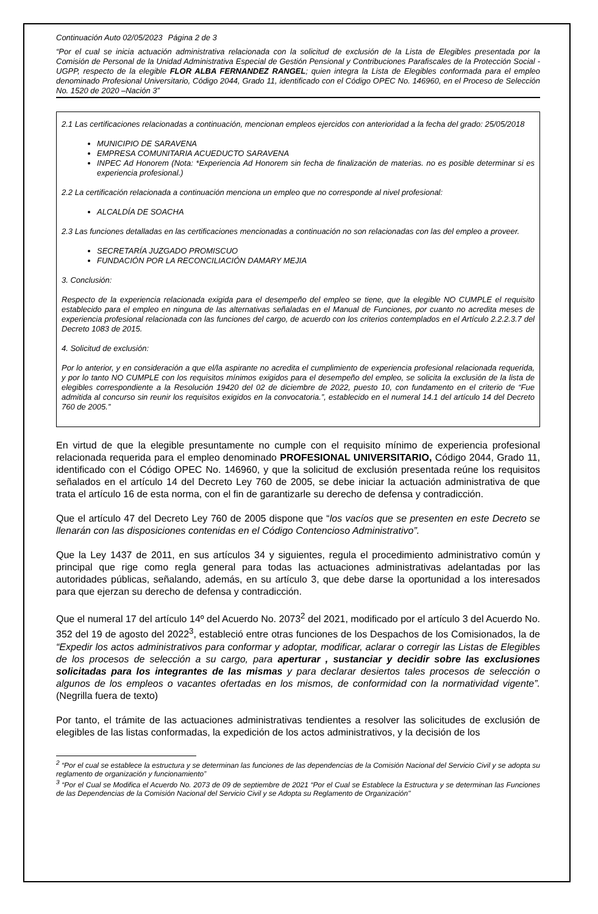Continuación Auto 02/05/2023 Página 2 de 3
“Por el cual se inicia actuación administrativa relacionada con la solicitud de exclusión de la Lista de Elegibles presentada por la Comisión de Personal de la Unidad Administrativa Especial de Gestión Pensional y Contribuciones Parafiscales de la Protección Social -UGPP, respecto de la elegible FLOR ALBA FERNANDEZ RANGEL; quien integra la Lista de Elegibles conformada para el empleo denominado Profesional Universitario, Código 2044, Grado 11, identificado con el Código OPEC No. 146960, en el Proceso de Selección No. 1520 de 2020 –Nación 3”
2.1 Las certificaciones relacionadas a continuación, mencionan empleos ejercidos con anterioridad a la fecha del grado: 25/05/2018
MUNICIPIO DE SARAVENA
EMPRESA COMUNITARIA ACUEDUCTO SARAVENA
INPEC Ad Honorem (Nota: *Experiencia Ad Honorem sin fecha de finalización de materias. no es posible determinar si es experiencia profesional.)
2.2 La certificación relacionada a continuación menciona un empleo que no corresponde al nivel profesional:
ALCALDÍA DE SOACHA
2.3 Las funciones detalladas en las certificaciones mencionadas a continuación no son relacionadas con las del empleo a proveer.
SECRETARÍA JUZGADO PROMISCUO
FUNDACIÓN POR LA RECONCILIACIÓN DAMARY MEJIA
3. Conclusión:
Respecto de la experiencia relacionada exigida para el desempeño del empleo se tiene, que la elegible NO CUMPLE el requisito establecido para el empleo en ninguna de las alternativas señaladas en el Manual de Funciones, por cuanto no acredita meses de experiencia profesional relacionada con las funciones del cargo, de acuerdo con los criterios contemplados en el Artículo 2.2.2.3.7 del Decreto 1083 de 2015.
4. Solicitud de exclusión:
Por lo anterior, y en consideración a que el/la aspirante no acredita el cumplimiento de experiencia profesional relacionada requerida, y por lo tanto NO CUMPLE con los requisitos mínimos exigidos para el desempeño del empleo, se solicita la exclusión de la lista de elegibles correspondiente a la Resolución 19420 del 02 de diciembre de 2022, puesto 10, con fundamento en el criterio de “Fue admitida al concurso sin reunir los requisitos exigidos en la convocatoria.”, establecido en el numeral 14.1 del artículo 14 del Decreto 760 de 2005.”
En virtud de que la elegible presuntamente no cumple con el requisito mínimo de experiencia profesional relacionada requerida para el empleo denominado PROFESIONAL UNIVERSITARIO, Código 2044, Grado 11, identificado con el Código OPEC No. 146960, y que la solicitud de exclusión presentada reúne los requisitos señalados en el artículo 14 del Decreto Ley 760 de 2005, se debe iniciar la actuación administrativa de que trata el artículo 16 de esta norma, con el fin de garantizarle su derecho de defensa y contradicción.
Que el artículo 47 del Decreto Ley 760 de 2005 dispone que “los vacíos que se presenten en este Decreto se llenarán con las disposiciones contenidas en el Código Contencioso Administrativo”.
Que la Ley 1437 de 2011, en sus artículos 34 y siguientes, regula el procedimiento administrativo común y principal que rige como regla general para todas las actuaciones administrativas adelantadas por las autoridades públicas, señalando, además, en su artículo 3, que debe darse la oportunidad a los interesados para que ejerzan su derecho de defensa y contradicción.
Que el numeral 17 del artículo 14º del Acuerdo No. 2073<sup>2</sup> del 2021, modificado por el artículo 3 del Acuerdo No. 352 del 19 de agosto del 2022<sup>3</sup>, estableció entre otras funciones de los Despachos de los Comisionados, la de “Expedir los actos administrativos para conformar y adoptar, modificar, aclarar o corregir las Listas de Elegibles de los procesos de selección a su cargo, para aperturar , sustanciar y decidir sobre las exclusiones solicitadas para los integrantes de las mismas y para declarar desiertos tales procesos de selección o algunos de los empleos o vacantes ofertadas en los mismos, de conformidad con la normatividad vigente”. (Negrilla fuera de texto)
Por tanto, el trámite de las actuaciones administrativas tendientes a resolver las solicitudes de exclusión de elegibles de las listas conformadas, la expedición de los actos administrativos, y la decisión de los
<sup>2</sup> “Por el cual se establece la estructura y se determinan las funciones de las dependencias de la Comisión Nacional del Servicio Civil y se adopta su reglamento de organización y funcionamiento”
<sup>3</sup> “Por el Cual se Modifica el Acuerdo No. 2073 de 09 de septiembre de 2021 “Por el Cual se Establece la Estructura y se determinan las Funciones de las Dependencias de la Comisión Nacional del Servicio Civil y se Adopta su Reglamento de Organización"